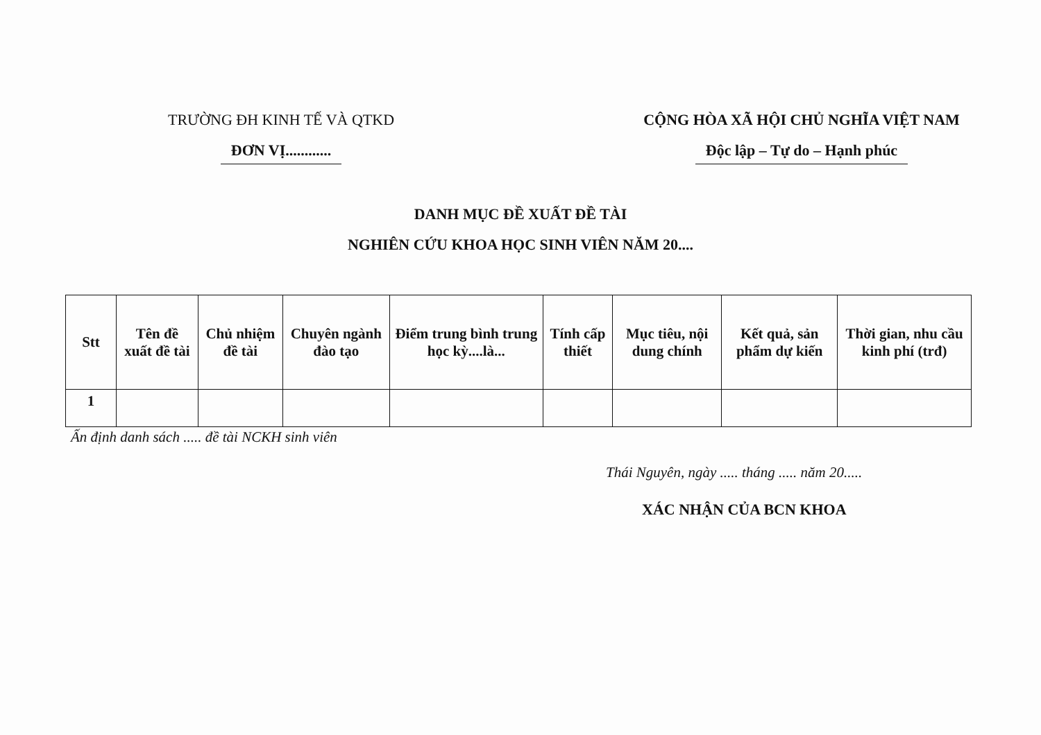TRƯỜNG ĐH KINH TẾ VÀ QTKD
ĐƠN VỊ............
CỘNG HÒA XÃ HỘI CHỦ NGHĨA VIỆT NAM
Độc lập – Tự do – Hạnh phúc
DANH MỤC ĐỀ XUẤT ĐỀ TÀI
NGHIÊN CỨU KHOA HỌC SINH VIÊN NĂM 20....
| Stt | Tên đề xuất đề tài | Chủ nhiệm đề tài | Chuyên ngành đào tạo | Điểm trung bình trung học kỳ....là... | Tính cấp thiết | Mục tiêu, nội dung chính | Kết quả, sản phẩm dự kiến | Thời gian, nhu cầu kinh phí (trđ) |
| --- | --- | --- | --- | --- | --- | --- | --- | --- |
| 1 | | | | | | | | |
Ấn định danh sách ..... đề tài NCKH sinh viên
Thái Nguyên, ngày ..... tháng ..... năm 20.....
XÁC NHẬN CỦA BCN KHOA